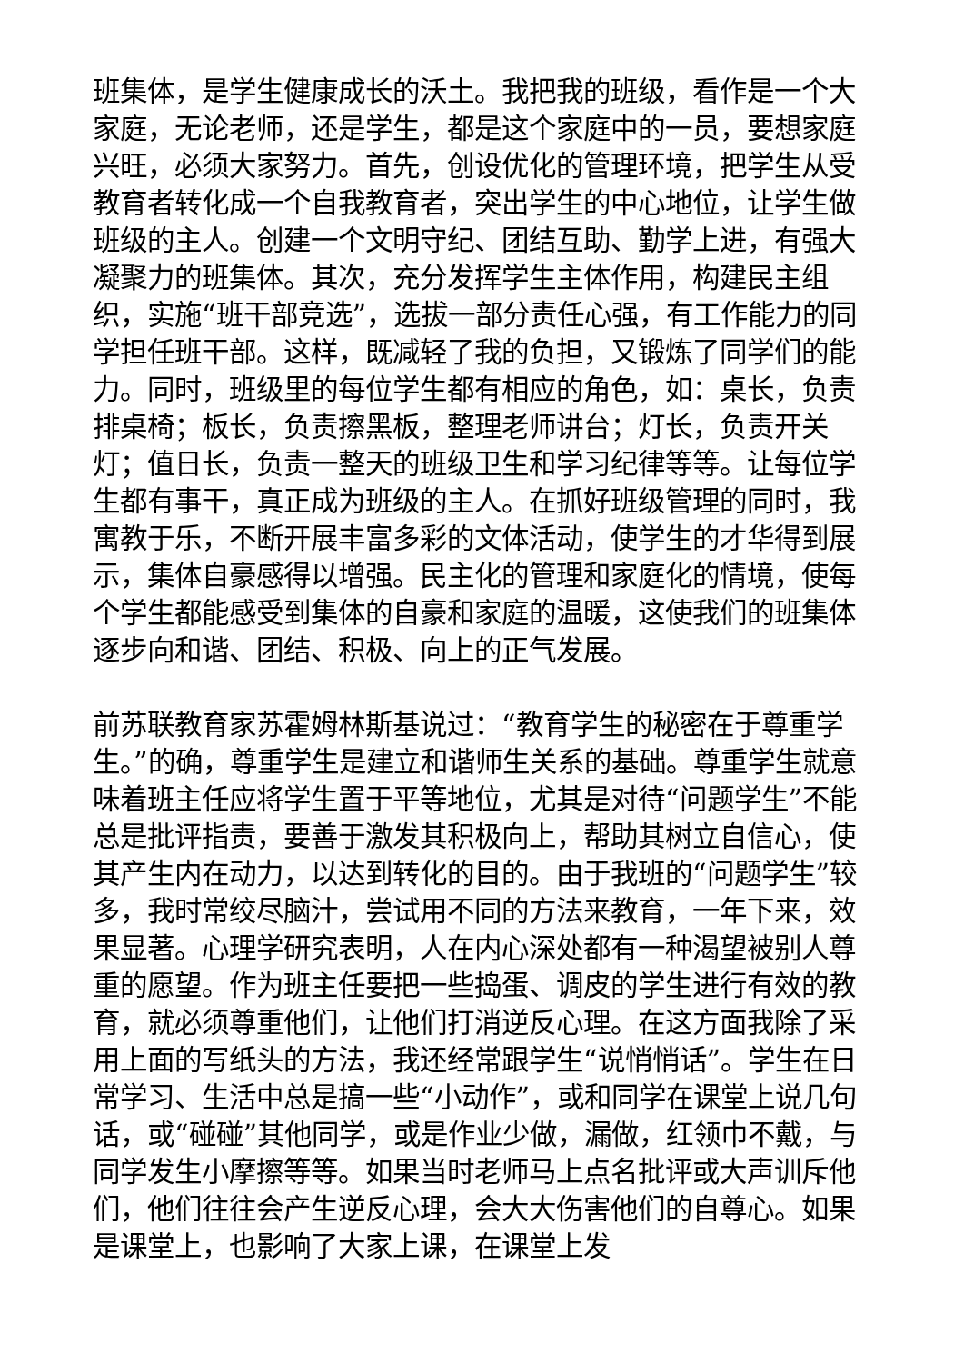班集体，是学生健康成长的沃土。我把我的班级，看作是一个大家庭，无论老师，还是学生，都是这个家庭中的一员，要想家庭兴旺，必须大家努力。首先，创设优化的管理环境，把学生从受教育者转化成一个自我教育者，突出学生的中心地位，让学生做班级的主人。创建一个文明守纪、团结互助、勤学上进，有强大凝聚力的班集体。其次，充分发挥学生主体作用，构建民主组织，实施“班干部竞选”，选拔一部分责任心强，有工作能力的同学担任班干部。这样，既减轻了我的负担，又锻炼了同学们的能力。同时，班级里的每位学生都有相应的角色，如：桌长，负责排桌椅；板长，负责擦黑板，整理老师讲台；灯长，负责开关灯；值日长，负责一整天的班级卫生和学习纪律等等。让每位学生都有事干，真正成为班级的主人。在抓好班级管理的同时，我寓教于乐，不断开展丰富多彩的文体活动，使学生的才华得到展示，集体自豪感得以增强。民主化的管理和家庭化的情境，使每个学生都能感受到集体的自豪和家庭的温暖，这使我们的班集体逐步向和谐、团结、积极、向上的正气发展。
前苏联教育家苏霍姆林斯基说过：“教育学生的秘密在于尊重学生。”的确，尊重学生是建立和谐师生关系的基础。尊重学生就意味着班主任应将学生置于平等地位，尤其是对待“问题学生”不能总是批评指责，要善于激发其积极向上，帮助其树立自信心，使其产生内在动力，以达到转化的目的。由于我班的“问题学生”较多，我时常绞尽脑汁，尝试用不同的方法来教育，一年下来，效果显著。心理学研究表明，人在内心深处都有一种渴望被别人尊重的愿望。作为班主任要把一些捣蛋、调皮的学生进行有效的教育，就必须尊重他们，让他们打消逆反心理。在这方面我除了采用上面的写纸头的方法，我还经常跟学生“说悄悄话”。学生在日常学习、生活中总是搞一些“小动作”，或和同学在课堂上说几句话，或“碰碰”其他同学，或是作业少做，漏做，红领巾不戴，与同学发生小摩擦等等。如果当时老师马上点名批评或大声训斥他们，他们往往会产生逆反心理，会大大伤害他们的自尊心。如果是课堂上，也影响了大家上课，在课堂上发